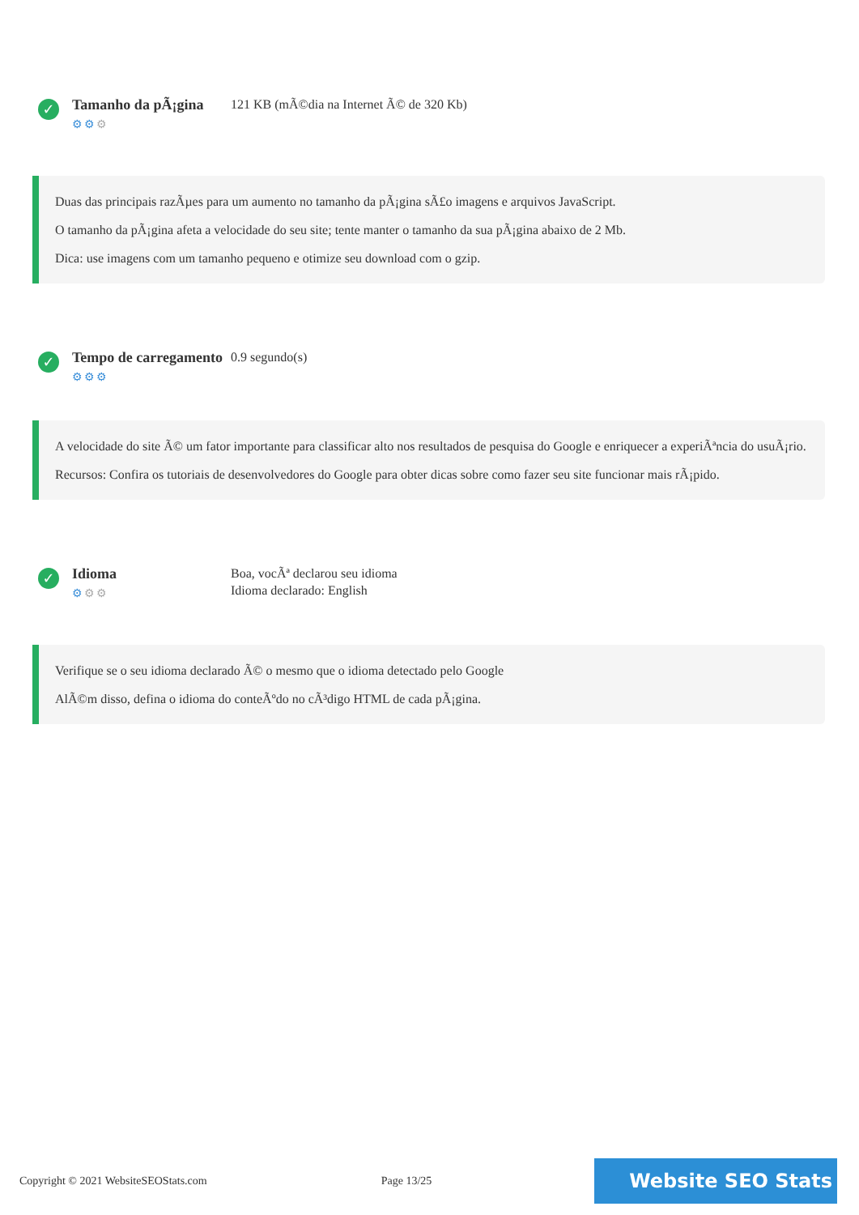✓
Tamanho da pÃ¡gina
⚙⚙⚙
121 KB (mÃ©dia na Internet Ã© de 320 Kb)
Duas das principais razÃµes para um aumento no tamanho da pÃ¡gina sÃ£o imagens e arquivos JavaScript.
O tamanho da pÃ¡gina afeta a velocidade do seu site; tente manter o tamanho da sua pÃ¡gina abaixo de 2 Mb.
Dica: use imagens com um tamanho pequeno e otimize seu download com o gzip.
✓
Tempo de carregamento
⚙⚙⚙
0.9 segundo(s)
A velocidade do site Ã© um fator importante para classificar alto nos resultados de pesquisa do Google e enriquecer a experiÃªncia do usuÃ¡rio.
Recursos: Confira os tutoriais de desenvolvedores do Google para obter dicas sobre como fazer seu site funcionar mais rÃ¡pido.
✓
Idioma
⚙⚙⚙
Boa, vocÃª declarou seu idioma
Idioma declarado: English
Verifique se o seu idioma declarado Ã© o mesmo que o idioma detectado pelo Google
AlÃ©m disso, defina o idioma do conteÃºdo no cÃ³digo HTML de cada pÃ¡gina.
Copyright © 2021 WebsiteSEOStats.com Page 13/25
Website SEO Stats